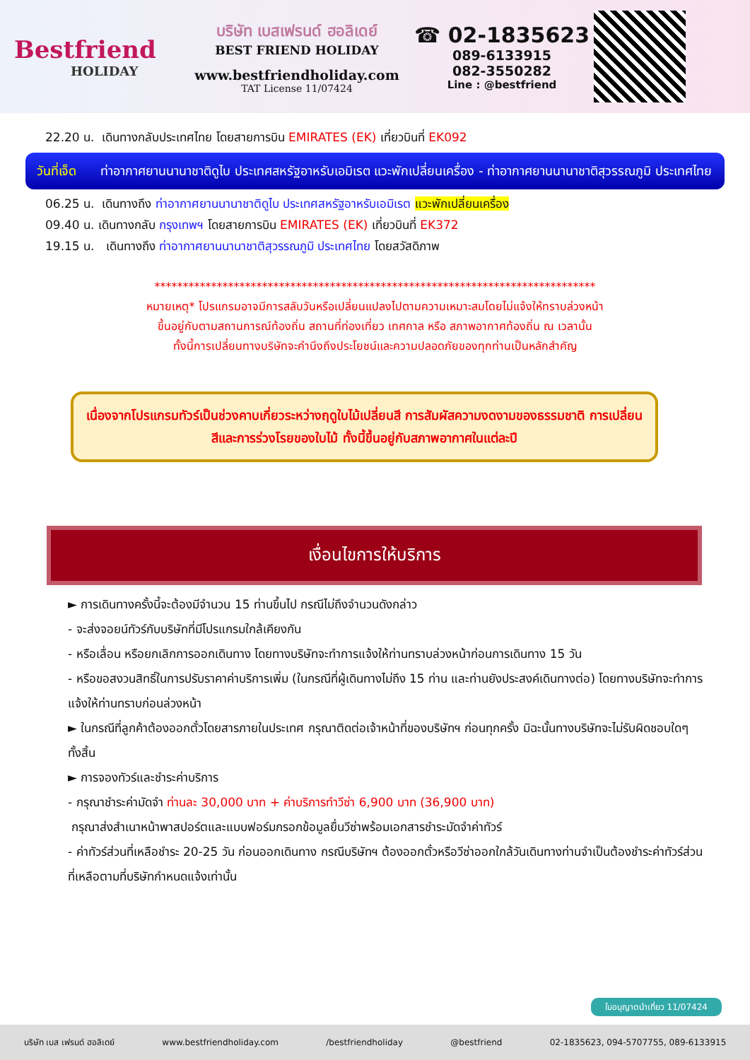Bestfriend
HOLIDAY
บริษัท เบสเฟรนด์ ฮอลิเดย์
BEST FRIEND HOLIDAY
www.bestfriendholiday.com
TAT License 11/07424
☎ 02-1835623
089-6133915
082-3550282
Line : @bestfriend
22.20 น. เดินทางกลับประเทศไทย โดยสายการบิน EMIRATES (EK) เที่ยวบินที่ EK092
วันที่เจ็ด ท่าอากาศยานนานาชาติดูไบ ประเทศสหรัฐอาหรับเอมิเรต แวะพักเปลี่ยนเครื่อง - ท่าอากาศยานนานาชาติสุวรรณภูมิ ประเทศไทย
06.25 น. เดินทางถึง ท่าอากาศยานนานาชาติดูไบ ประเทศสหรัฐอาหรับเอมิเรต แวะพักเปลี่ยนเครื่อง
09.40 น. เดินทางกลับ กรุงเทพฯ โดยสายการบิน EMIRATES (EK) เที่ยวบินที่ EK372
19.15 น. เดินทางถึง ท่าอากาศยานนานาชาติสุวรรณภูมิ ประเทศไทย โดยสวัสดิภาพ
******************************************************************************
หมายเหตุ* โปรแกรมอาจมีการสลับวันหรือเปลี่ยนแปลงไปตามความเหมาะสมโดยไม่แจ้งให้ทราบล่วงหน้า
ขึ้นอยู่กับตามสถานการณ์ท้องถิ่น สถานที่ท่องเที่ยว เทศกาล หรือ สภาพอากาศท้องถิ่น ณ เวลานั้น
ทั้งนี้การเปลี่ยนทางบริษัทจะคำนึงถึงประโยชน์และความปลอดภัยของทุกท่านเป็นหลักสำคัญ
เนื่องจากโปรแกรมทัวร์เป็นช่วงคาบเกี่ยวระหว่างฤดูใบไม้เปลี่ยนสี การสัมผัสความงดงามของธรรมชาติ การเปลี่ยนสีและการร่วงโรยของใบไม้ ทั้งนี้ขึ้นอยู่กับสภาพอากาศในแต่ละปี
เงื่อนไขการให้บริการ
► การเดินทางครั้งนี้จะต้องมีจำนวน 15 ท่านขึ้นไป กรณีไม่ถึงจำนวนดังกล่าว
- จะส่งจอยน์ทัวร์กับบริษัทที่มีโปรแกรมใกล้เคียงกัน
- หรือเลื่อน หรือยกเลิกการออกเดินทาง โดยทางบริษัทจะทำการแจ้งให้ท่านทราบล่วงหน้าก่อนการเดินทาง 15 วัน
- หรือขอสงวนสิทธิ์ในการปรับราคาค่าบริการเพิ่ม (ในกรณีที่ผู้เดินทางไม่ถึง 15 ท่าน และท่านยังประสงค์เดินทางต่อ) โดยทางบริษัทจะทำการแจ้งให้ท่านทราบก่อนล่วงหน้า
► ในกรณีที่ลูกค้าต้องออกตั๋วโดยสารภายในประเทศ กรุณาติดต่อเจ้าหน้าที่ของบริษัทฯ ก่อนทุกครั้ง มิฉะนั้นทางบริษัทจะไม่รับผิดชอบใดๆ ทั้งสิ้น
► การจองทัวร์และชำระค่าบริการ
- กรุณาชำระค่ามัดจำ ท่านละ 30,000 บาท + ค่าบริการทำวีซ่า 6,900 บาท (36,900 บาท)
กรุณาส่งสำเนาหน้าพาสปอร์ตและแบบฟอร์มกรอกข้อมูลยื่นวีซ่าพร้อมเอกสารชำระมัดจำค่าทัวร์
- ค่าทัวร์ส่วนที่เหลือชำระ 20-25 วัน ก่อนออกเดินทาง กรณีบริษัทฯ ต้องออกตั๋วหรือวีซ่าออกใกล้วันเดินทางท่านจำเป็นต้องชำระค่าทัวร์ส่วนที่เหลือตามที่บริษัทกำหนดแจ้งเท่านั้น
ใบอนุญาตนำเที่ยว 11/07424
บริษัท เบส เฟรนด์ ฮอลิเดย์ www.bestfriendholiday.com /bestfriendholiday @bestfriend 02-1835623, 094-5707755, 089-6133915